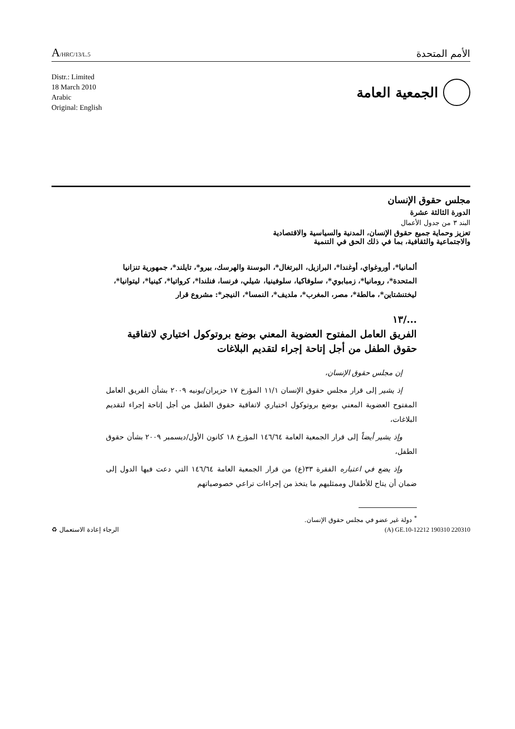A/HRC/13/L.5
الأمم المتحدة
Distr.: Limited
18 March 2010
Arabic
Original: English
الجمعية العامة
مجلس حقوق الإنسان
الدورة الثالثة عشرة
البند ٣ من جدول الأعمال
تعزيز وحماية جميع حقوق الإنسان، المدنية والسياسية والاقتصادية
والاجتماعية والثقافية، بما في ذلك الحق في التنمية
ألمانيا*، أوروغواي، أوغندا*، البرازيل، البرتغال*، البوسنة والهرسك، بيرو*، تايلند*، جمهورية تنزانيا المتحدة*، رومانيا*، زمبابوي*، سلوفاكيا، سلوفينيا، شيلي، فرنسا، فنلندا*، كرواتيا*، كينيا*، ليتوانيا*، ليختنشتاين*، مالطة*، مصر، المغرب*، ملديف*، النمسا*، النيجر*: مشروع قرار
.../١٣
الفريق العامل المفتوح العضوية المعني بوضع بروتوكول اختياري لاتفاقية حقوق الطفل من أجل إتاحة إجراء لتقديم البلاغات
إن مجلس حقوق الإنسان،
إذ يشير إلى قرار مجلس حقوق الإنسان ١١/١ المؤرخ ١٧ حزيران/يونيه ٢٠٠٩ بشأن الفريق العامل المفتوح العضوية المعني بوضع بروتوكول اختياري لاتفاقية حقوق الطفل من أجل إتاحة إجراء لتقديم البلاغات،
وإذ يشير أيضاً إلى قرار الجمعية العامة ١٤٦/٦٤ المؤرخ ١٨ كانون الأول/ديسمبر ٢٠٠٩ بشأن حقوق الطفل،
وإذ يضع في اعتباره الفقرة ٣٣(ع) من قرار الجمعية العامة ١٤٦/٦٤ التي دعت فيها الدول إلى ضمان أن يتاح للأطفال وممثليهم ما يتخذ من إجراءات تراعي خصوصياتهم
<sup>*</sup> دولة غير عضو في مجلس حقوق الإنسان.
الرجاء إعادة الاستعمال ♻ (A) GE.10-12212 190310 220310